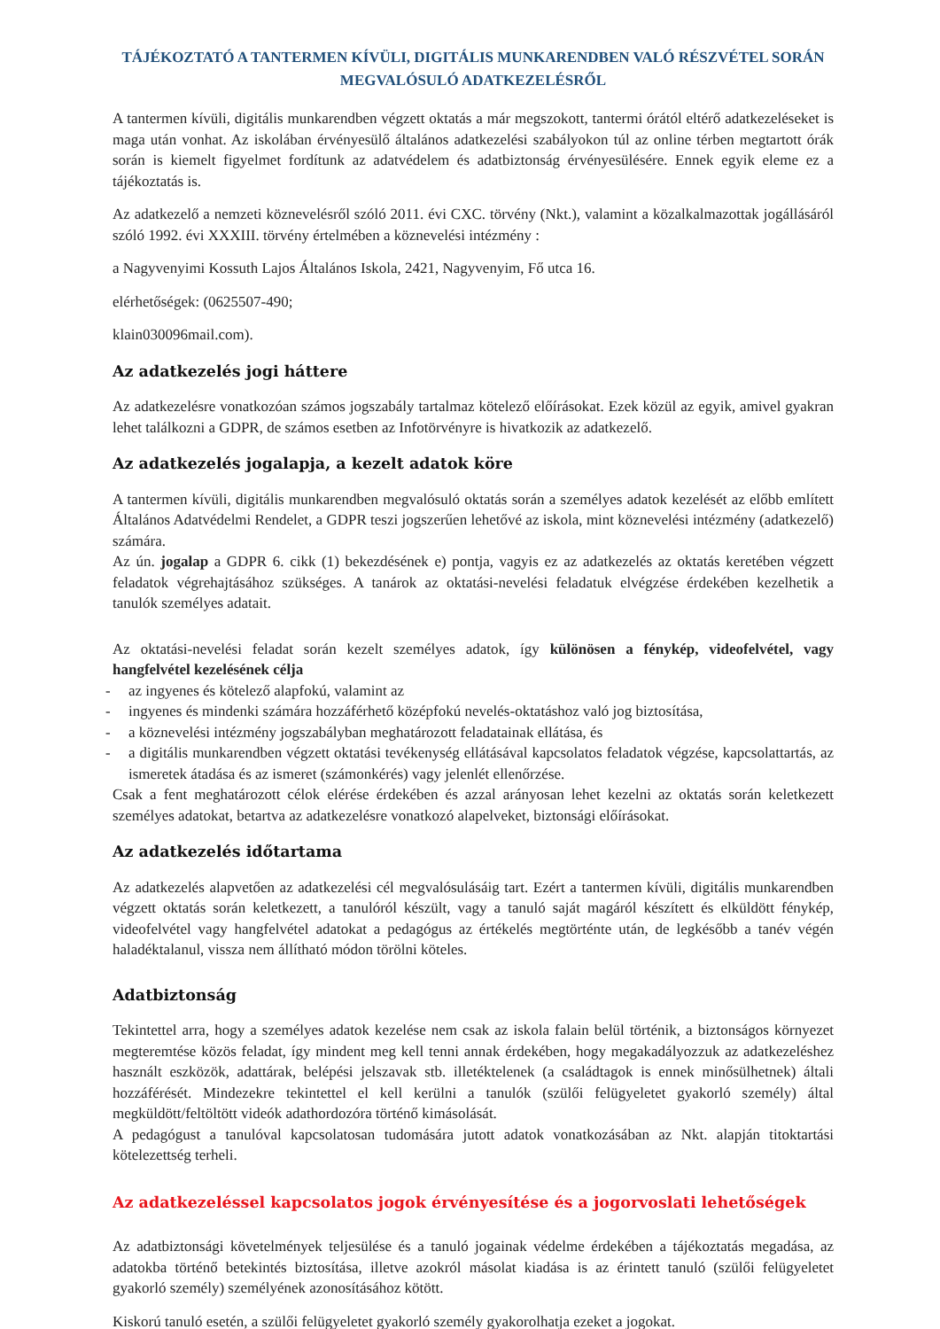TÁJÉKOZTATÓ A TANTERMEN KÍVÜLI, DIGITÁLIS MUNKARENDBEN VALÓ RÉSZVÉTEL SORÁN MEGVALÓSULÓ ADATKEZELÉSRŐL
A tantermen kívüli, digitális munkarendben végzett oktatás a már megszokott, tantermi órától eltérő adatkezeléseket is maga után vonhat. Az iskolában érvényesülő általános adatkezelési szabályokon túl az online térben megtartott órák során is kiemelt figyelmet fordítunk az adatvédelem és adatbiztonság érvényesülésére. Ennek egyik eleme ez a tájékoztatás is.
Az adatkezelő a nemzeti köznevelésről szóló 2011. évi CXC. törvény (Nkt.), valamint a közalkalmazottak jogállásáról szóló 1992. évi XXXIII. törvény értelmében a köznevelési intézmény :
a Nagyvenyimi Kossuth Lajos Általános Iskola, 2421, Nagyvenyim, Fő utca 16.
elérhetőségek: (0625507-490;
klain030096mail.com).
Az adatkezelés jogi háttere
Az adatkezelésre vonatkozóan számos jogszabály tartalmaz kötelező előírásokat. Ezek közül az egyik, amivel gyakran lehet találkozni a GDPR, de számos esetben az Infotörvényre is hivatkozik az adatkezelő.
Az adatkezelés jogalapja, a kezelt adatok köre
A tantermen kívüli, digitális munkarendben megvalósuló oktatás során a személyes adatok kezelését az előbb említett Általános Adatvédelmi Rendelet, a GDPR teszi jogszerűen lehetővé az iskola, mint köznevelési intézmény (adatkezelő) számára.
Az ún. jogalap a GDPR 6. cikk (1) bekezdésének e) pontja, vagyis ez az adatkezelés az oktatás keretében végzett feladatok végrehajtásához szükséges. A tanárok az oktatási-nevelési feladatuk elvégzése érdekében kezelhetik a tanulók személyes adatait.
Az oktatási-nevelési feladat során kezelt személyes adatok, így különösen a fénykép, videofelvétel, vagy hangfelvétel kezelésének célja
- az ingyenes és kötelező alapfokú, valamint az
- ingyenes és mindenki számára hozzáférhető középfokú nevelés-oktatáshoz való jog biztosítása,
- a köznevelési intézmény jogszabályban meghatározott feladatainak ellátása, és
- a digitális munkarendben végzett oktatási tevékenység ellátásával kapcsolatos feladatok végzése, kapcsolattartás, az ismeretek átadása és az ismeret (számonkérés) vagy jelenlét ellenőrzése.
Csak a fent meghatározott célok elérése érdekében és azzal arányosan lehet kezelni az oktatás során keletkezett személyes adatokat, betartva az adatkezelésre vonatkozó alapelveket, biztonsági előírásokat.
Az adatkezelés időtartama
Az adatkezelés alapvetően az adatkezelési cél megvalósulásáig tart. Ezért a tantermen kívüli, digitális munkarendben végzett oktatás során keletkezett, a tanulóról készült, vagy a tanuló saját magáról készített és elküldött fénykép, videofelvétel vagy hangfelvétel adatokat a pedagógus az értékelés megtörténte után, de legkésőbb a tanév végén haladéktalanul, vissza nem állítható módon törölni köteles.
Adatbiztonság
Tekintettel arra, hogy a személyes adatok kezelése nem csak az iskola falain belül történik, a biztonságos környezet megteremtése közös feladat, így mindent meg kell tenni annak érdekében, hogy megakadályozzuk az adatkezeléshez használt eszközök, adattárak, belépési jelszavak stb. illetéktelenek (a családtagok is ennek minősülhetnek) általi hozzáférését. Mindezekre tekintettel el kell kerülni a tanulók (szülői felügyeletet gyakorló személy) által megküldött/feltöltött videók adathordozóra történő kimásolását.
A pedagógust a tanulóval kapcsolatosan tudomására jutott adatok vonatkozásában az Nkt. alapján titoktartási kötelezettség terheli.
Az adatkezeléssel kapcsolatos jogok érvényesítése és a jogorvoslati lehetőségek
Az adatbiztonsági követelmények teljesülése és a tanuló jogainak védelme érdekében a tájékoztatás megadása, az adatokba történő betekintés biztosítása, illetve azokról másolat kiadása is az érintett tanuló (szülői felügyeletet gyakorló személy) személyének azonosításához kötött.
Kiskorú tanuló esetén, a szülői felügyeletet gyakorló személy gyakorolhatja ezeket a jogokat.